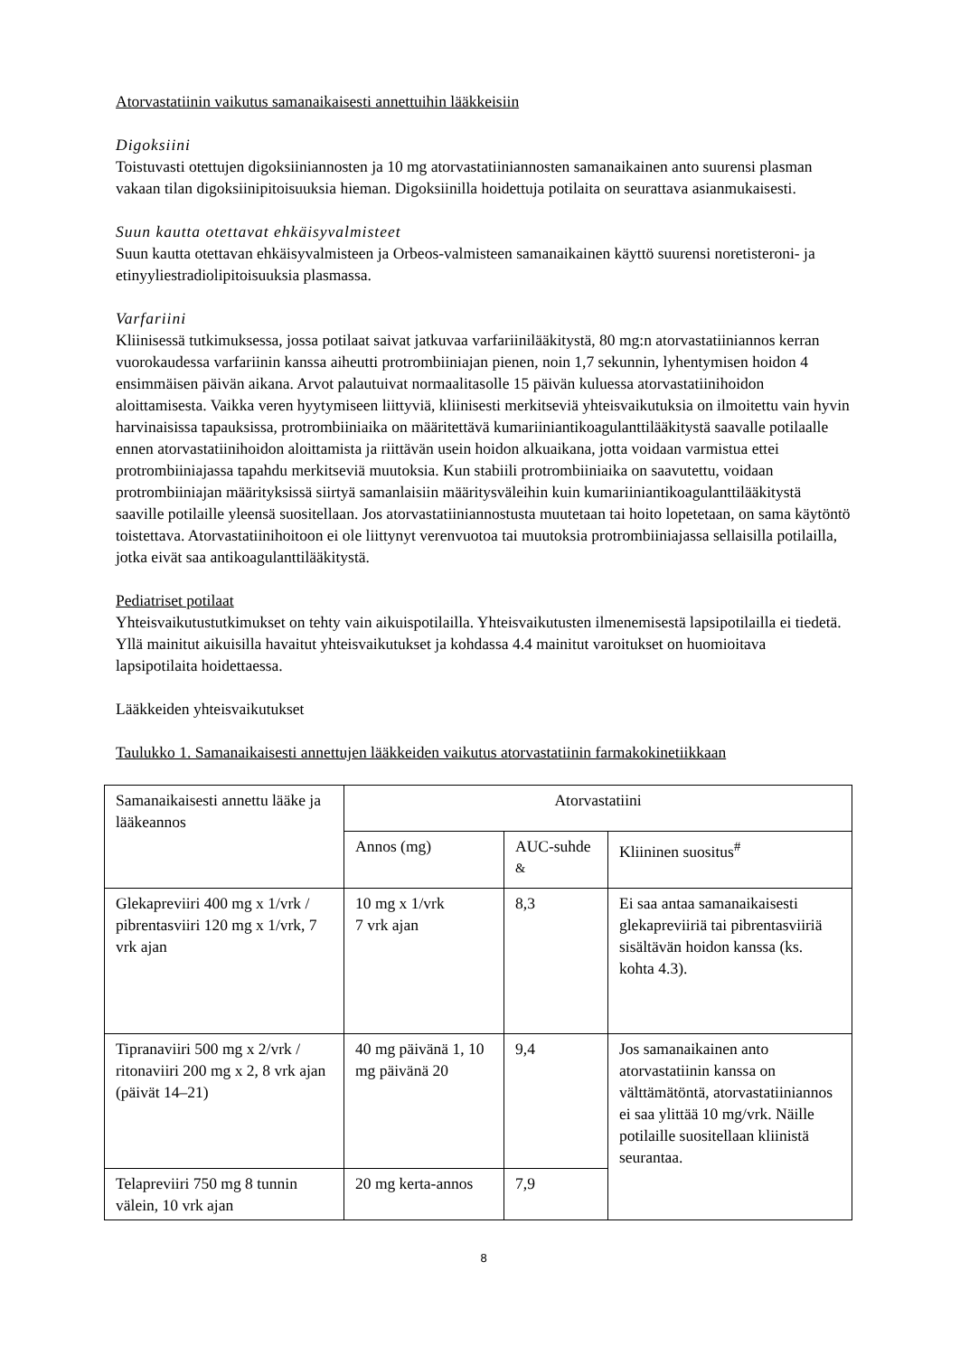Atorvastatiinin vaikutus samanaikaisesti annettuihin lääkkeisiin
Digoksiini
Toistuvasti otettujen digoksiiniannosten ja 10 mg atorvastatiiniannosten samanaikainen anto suurensi plasman vakaan tilan digoksiinipitoisuuksia hieman. Digoksiinilla hoidettuja potilaita on seurattava asianmukaisesti.
Suun kautta otettavat ehkäisyvalmisteet
Suun kautta otettavan ehkäisyvalmisteen ja Orbeos-valmisteen samanaikainen käyttö suurensi noretisteroni- ja etinyyliestradiolipitoisuuksia plasmassa.
Varfariini
Kliinisessä tutkimuksessa, jossa potilaat saivat jatkuvaa varfariinilääkitystä, 80 mg:n atorvastatiiniannos kerran vuorokaudessa varfariinin kanssa aiheutti protrombiiniajan pienen, noin 1,7 sekunnin, lyhentymisen hoidon 4 ensimmäisen päivän aikana. Arvot palautuivat normaalitasolle 15 päivän kuluessa atorvastatiinihoidon aloittamisesta. Vaikka veren hyytymiseen liittyviä, kliinisesti merkitseviä yhteisvaikutuksia on ilmoitettu vain hyvin harvinaisissa tapauksissa, protrombiiniaika on määritettävä kumariiniantikoagulanttilääkitystä saavalle potilaalle ennen atorvastatiinihoidon aloittamista ja riittävän usein hoidon alkuaikana, jotta voidaan varmistua ettei protrombiiniajassa tapahdu merkitseviä muutoksia. Kun stabiili protrombiiniaika on saavutettu, voidaan protrombiiniajan määrityksissä siirtyä samanlaisiin määritysväleihin kuin kumariiniantikoagulanttilääkitystä saaville potilaille yleensä suositellaan. Jos atorvastatiiniannostusta muutetaan tai hoito lopetetaan, on sama käytöntö toistettava. Atorvastatiinihoitoon ei ole liittynyt verenvuotoa tai muutoksia protrombiiniajassa sellaisilla potilailla, jotka eivät saa antikoagulanttilääkitystä.
Pediatriset potilaat
Yhteisvaikutustutkimukset on tehty vain aikuispotilailla. Yhteisvaikutusten ilmenemisestä lapsipotilailla ei tiedetä. Yllä mainitut aikuisilla havaitut yhteisvaikutukset ja kohdassa 4.4 mainitut varoitukset on huomioitava lapsipotilaita hoidettaessa.
Lääkkeiden yhteisvaikutukset
Taulukko 1. Samanaikaisesti annettujen lääkkeiden vaikutus atorvastatiinin farmakokinetiikkaan
| Samanaikaisesti annettu lääke ja lääkeannos | Atorvastatiini | | |
| | Annos (mg) | AUC-suhde <sup>&</sup> | Kliininen suositus<sup>#</sup> |
| Glekapreviiri 400 mg x 1/vrk / pibrentasviiri 120 mg x 1/vrk, 7 vrk ajan | 10 mg x 1/vrk 7 vrk ajan | 8,3 | Ei saa antaa samanaikaisesti glekapreviiriä tai pibrentasviiriä sisältävän hoidon kanssa (ks. kohta 4.3). |
| Tipranaviiri 500 mg x 2/vrk / ritonaviiri 200 mg x 2, 8 vrk ajan (päivät 14–21) | 40 mg päivänä 1, 10 mg päivänä 20 | 9,4 | Jos samanaikainen anto atorvastatiinin kanssa on välttämätöntä, atorvastatiiniannos ei saa ylittää 10 mg/vrk. Näille potilaille suositellaan kliinistä seurantaa. |
| Telapreviiri 750 mg 8 tunnin välein, 10 vrk ajan | 20 mg kerta-annos | 7,9 | |
8